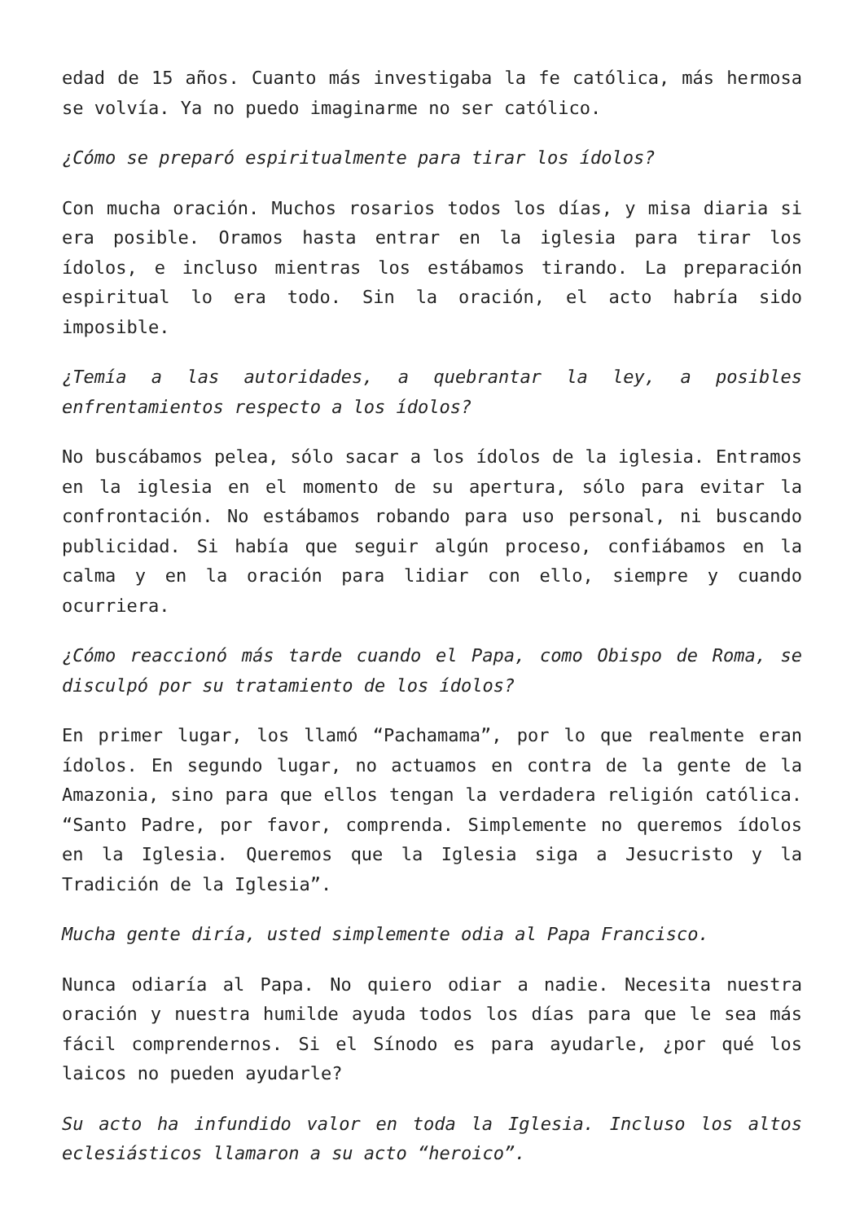edad de 15 años. Cuanto más investigaba la fe católica, más hermosa se volvía. Ya no puedo imaginarme no ser católico.
¿Cómo se preparó espiritualmente para tirar los ídolos?
Con mucha oración. Muchos rosarios todos los días, y misa diaria si era posible. Oramos hasta entrar en la iglesia para tirar los ídolos, e incluso mientras los estábamos tirando. La preparación espiritual lo era todo. Sin la oración, el acto habría sido imposible.
¿Temía a las autoridades, a quebrantar la ley, a posibles enfrentamientos respecto a los ídolos?
No buscábamos pelea, sólo sacar a los ídolos de la iglesia. Entramos en la iglesia en el momento de su apertura, sólo para evitar la confrontación. No estábamos robando para uso personal, ni buscando publicidad. Si había que seguir algún proceso, confiábamos en la calma y en la oración para lidiar con ello, siempre y cuando ocurriera.
¿Cómo reaccionó más tarde cuando el Papa, como Obispo de Roma, se disculpó por su tratamiento de los ídolos?
En primer lugar, los llamó “Pachamama”, por lo que realmente eran ídolos. En segundo lugar, no actuamos en contra de la gente de la Amazonia, sino para que ellos tengan la verdadera religión católica. “Santo Padre, por favor, comprenda. Simplemente no queremos ídolos en la Iglesia. Queremos que la Iglesia siga a Jesucristo y la Tradición de la Iglesia”.
Mucha gente diría, usted simplemente odia al Papa Francisco.
Nunca odiaría al Papa. No quiero odiar a nadie. Necesita nuestra oración y nuestra humilde ayuda todos los días para que le sea más fácil comprendernos. Si el Sínodo es para ayudarle, ¿por qué los laicos no pueden ayudarle?
Su acto ha infundido valor en toda la Iglesia. Incluso los altos eclesiásticos llamaron a su acto “heroico”.